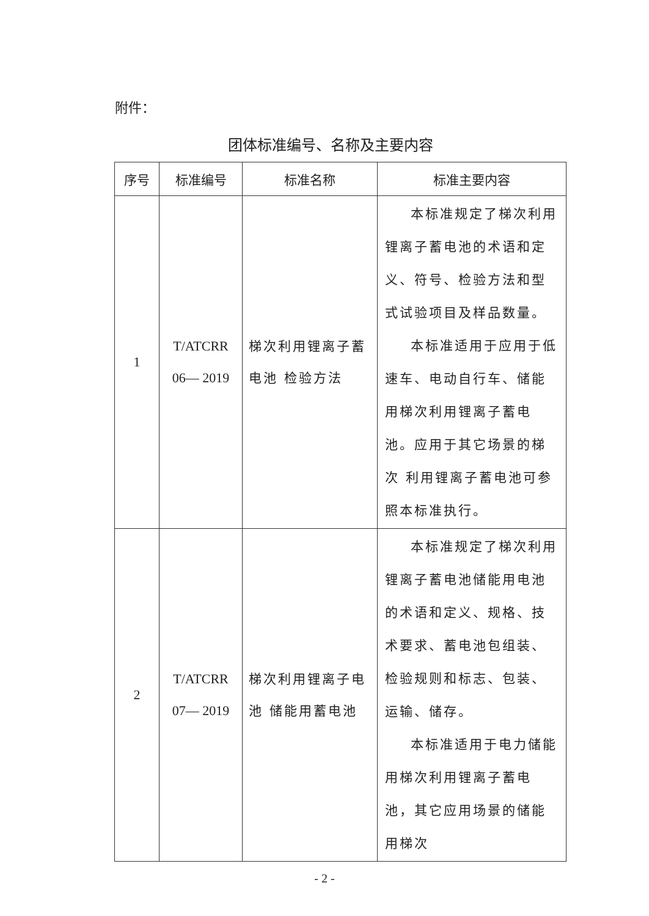附件：
团体标准编号、名称及主要内容
| 序号 | 标准编号 | 标准名称 | 标准主要内容 |
| --- | --- | --- | --- |
| 1 | T/ATCRR 06— 2019 | 梯次利用锂离子蓄电池 检验方法 | 本标准规定了梯次利用锂离子蓄电池的术语和定义、符号、检验方法和型式试验项目及样品数量。 本标准适用于应用于低速车、电动自行车、储能用梯次利用锂离子蓄电池。应用于其它场景的梯次 利用锂离子蓄电池可参照本标准执行。 |
| 2 | T/ATCRR 07— 2019 | 梯次利用锂离子电池 储能用蓄电池 | 本标准规定了梯次利用锂离子蓄电池储能用电池的术语和定义、规格、技术要求、蓄电池包组装、 检验规则和标志、包装、运输、储存。 本标准适用于电力储能用梯次利用锂离子蓄电池，其它应用场景的储能用梯次 |
- 2 -